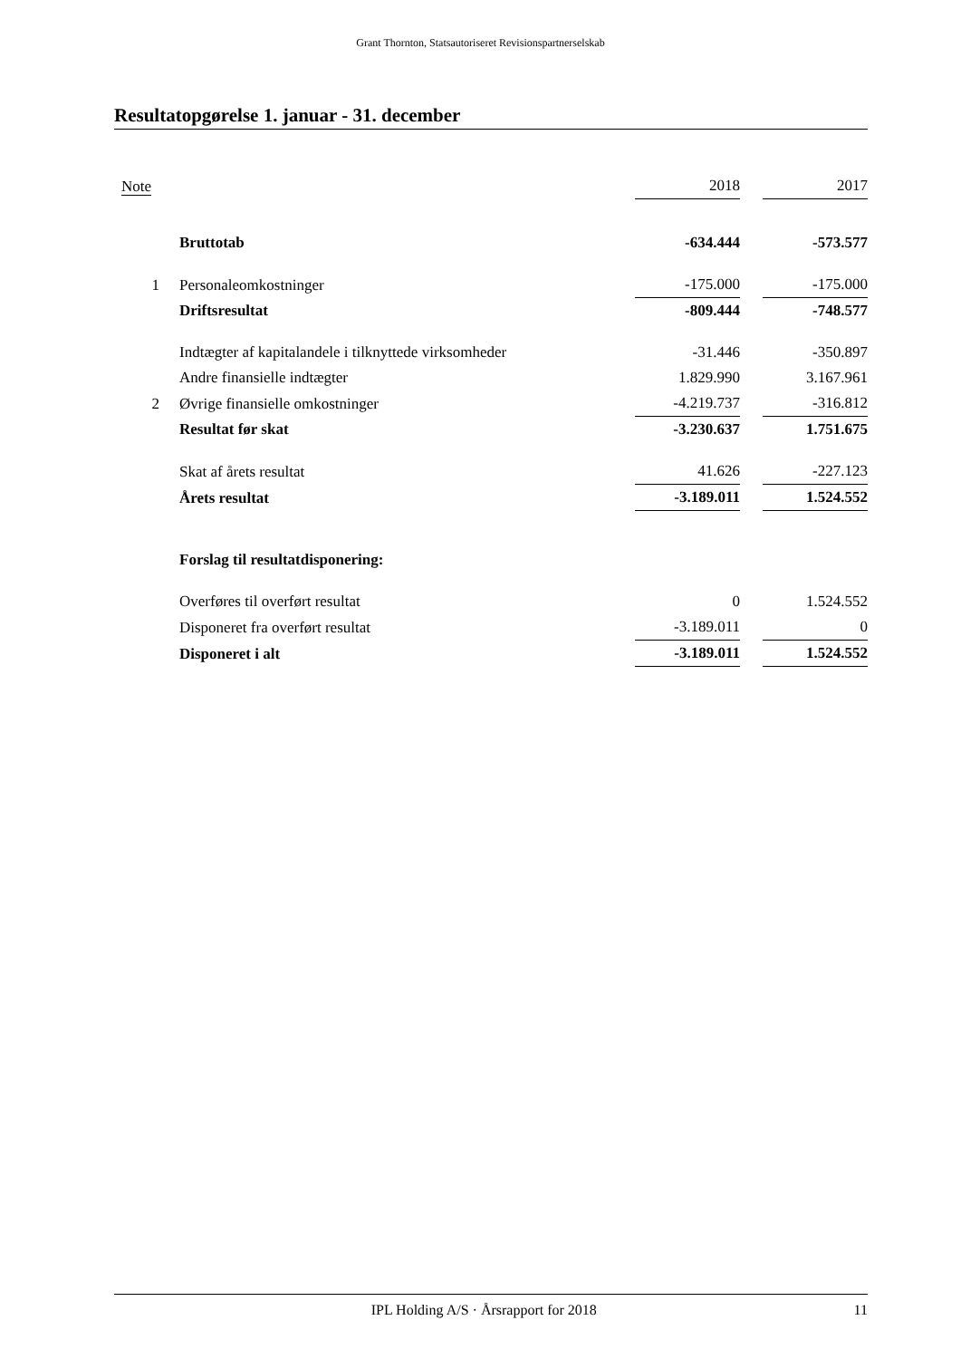Grant Thornton, Statsautoriseret Revisionspartnerselskab
Resultatopgørelse 1. januar - 31. december
| Note | | 2018 | | 2017 |
| | Bruttotab | -634.444 | | -573.577 |
| 1 | Personaleomkostninger | -175.000 | | -175.000 |
| | Driftsresultat | -809.444 | | -748.577 |
| | Indtægter af kapitalandele i tilknyttede virksomheder | -31.446 | | -350.897 |
| | Andre finansielle indtægter | 1.829.990 | | 3.167.961 |
| 2 | Øvrige finansielle omkostninger | -4.219.737 | | -316.812 |
| | Resultat før skat | -3.230.637 | | 1.751.675 |
| | Skat af årets resultat | 41.626 | | -227.123 |
| | Årets resultat | -3.189.011 | | 1.524.552 |
| | Forslag til resultatdisponering: | | | |
| | Overføres til overført resultat | 0 | | 1.524.552 |
| | Disponeret fra overført resultat | -3.189.011 | | 0 |
| | Disponeret i alt | -3.189.011 | | 1.524.552 |
IPL Holding A/S · Årsrapport for 2018 11